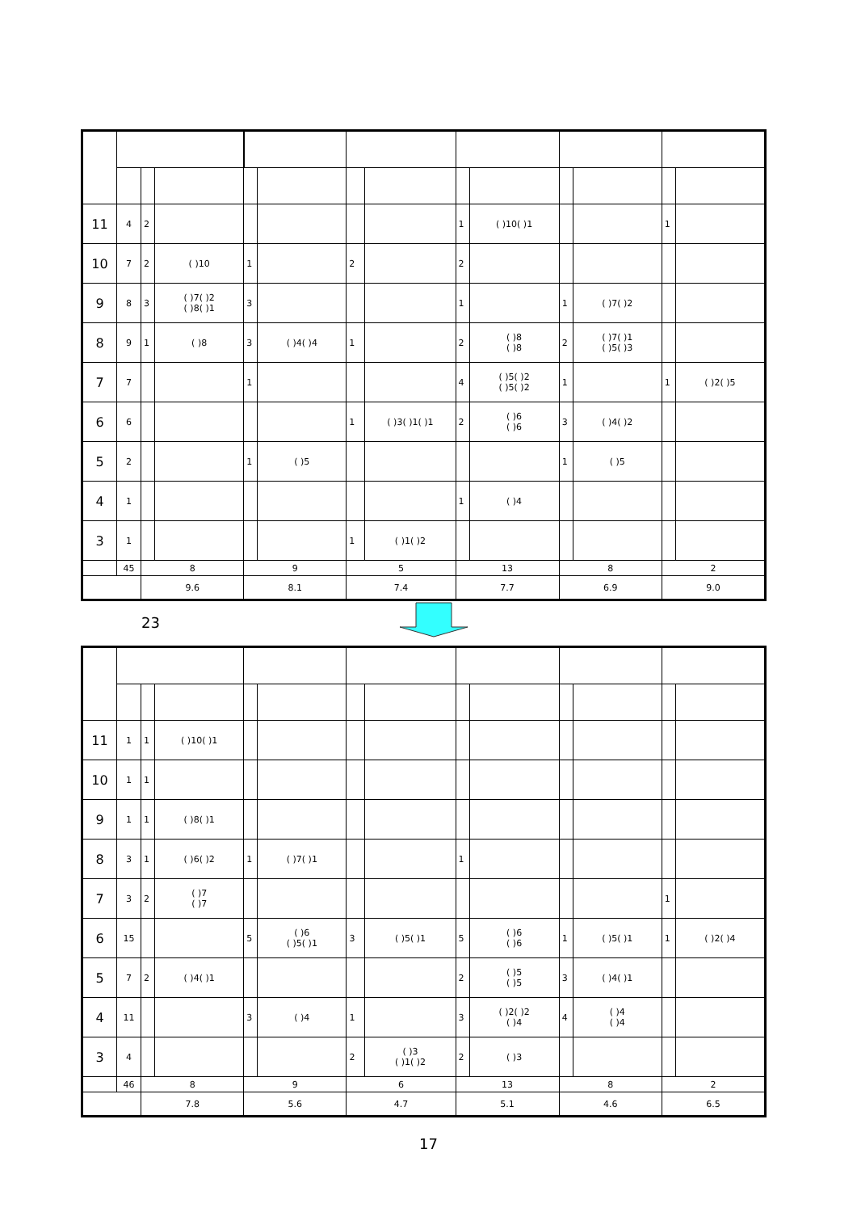| 11 | 4 | 2 | | | | | | 1 | ( )10( )1 | | | 1 | |
| 10 | 7 | 2 | ( )10 | 1 | | 2 | | 2 | | | | | |
| 9 | 8 | 3 | ( )7( )2 ( )8( )1 | 3 | | | | 1 | | 1 | ( )7( )2 | | |
| 8 | 9 | 1 | ( )8 | 3 | ( )4( )4 | 1 | | 2 | ( )8 ( )8 | 2 | ( )7( )1 ( )5( )3 | | |
| 7 | 7 | | | 1 | | | | 4 | ( )5( )2 ( )5( )2 | 1 | | 1 | ( )2( )5 |
| 6 | 6 | | | | | 1 | ( )3( )1( )1 | 2 | ( )6 ( )6 | 3 | ( )4( )2 | | |
| 5 | 2 | | | 1 | ( )5 | | | | | 1 | ( )5 | | |
| 4 | 1 | | | | | | | 1 | ( )4 | | | | |
| 3 | 1 | | | | | 1 | ( )1( )2 | | | | | | |
| | 45 | 8 | | 9 | | 5 | | 13 | | 8 | | 2 | |
| | | 9.6 | | 8.1 | | 7.4 | | 7.7 | | 6.9 | | 9.0 | |
23
| 11 | 1 | 1 | ( )10( )1 | | | | | | | | | | |
| 10 | 1 | 1 | | | | | | | | | | | |
| 9 | 1 | 1 | ( )8( )1 | | | | | | | | | | |
| 8 | 3 | 1 | ( )6( )2 | 1 | ( )7( )1 | | | 1 | | | | | |
| 7 | 3 | 2 | ( )7 ( )7 | | | | | | | | | 1 | |
| 6 | 15 | | | 5 | ( )6 ( )5( )1 | 3 | ( )5( )1 | 5 | ( )6 ( )6 | 1 | ( )5( )1 | 1 | ( )2( )4 |
| 5 | 7 | 2 | ( )4( )1 | | | | | 2 | ( )5 ( )5 | 3 | ( )4( )1 | | |
| 4 | 11 | | | 3 | ( )4 | 1 | | 3 | ( )2( )2 ( )4 | 4 | ( )4 ( )4 | | |
| 3 | 4 | | | | | 2 | ( )3 ( )1( )2 | 2 | ( )3 | | | | |
| | 46 | 8 | | 9 | | 6 | | 13 | | 8 | | 2 | |
| | | 7.8 | | 5.6 | | 4.7 | | 5.1 | | 4.6 | | 6.5 | |
17